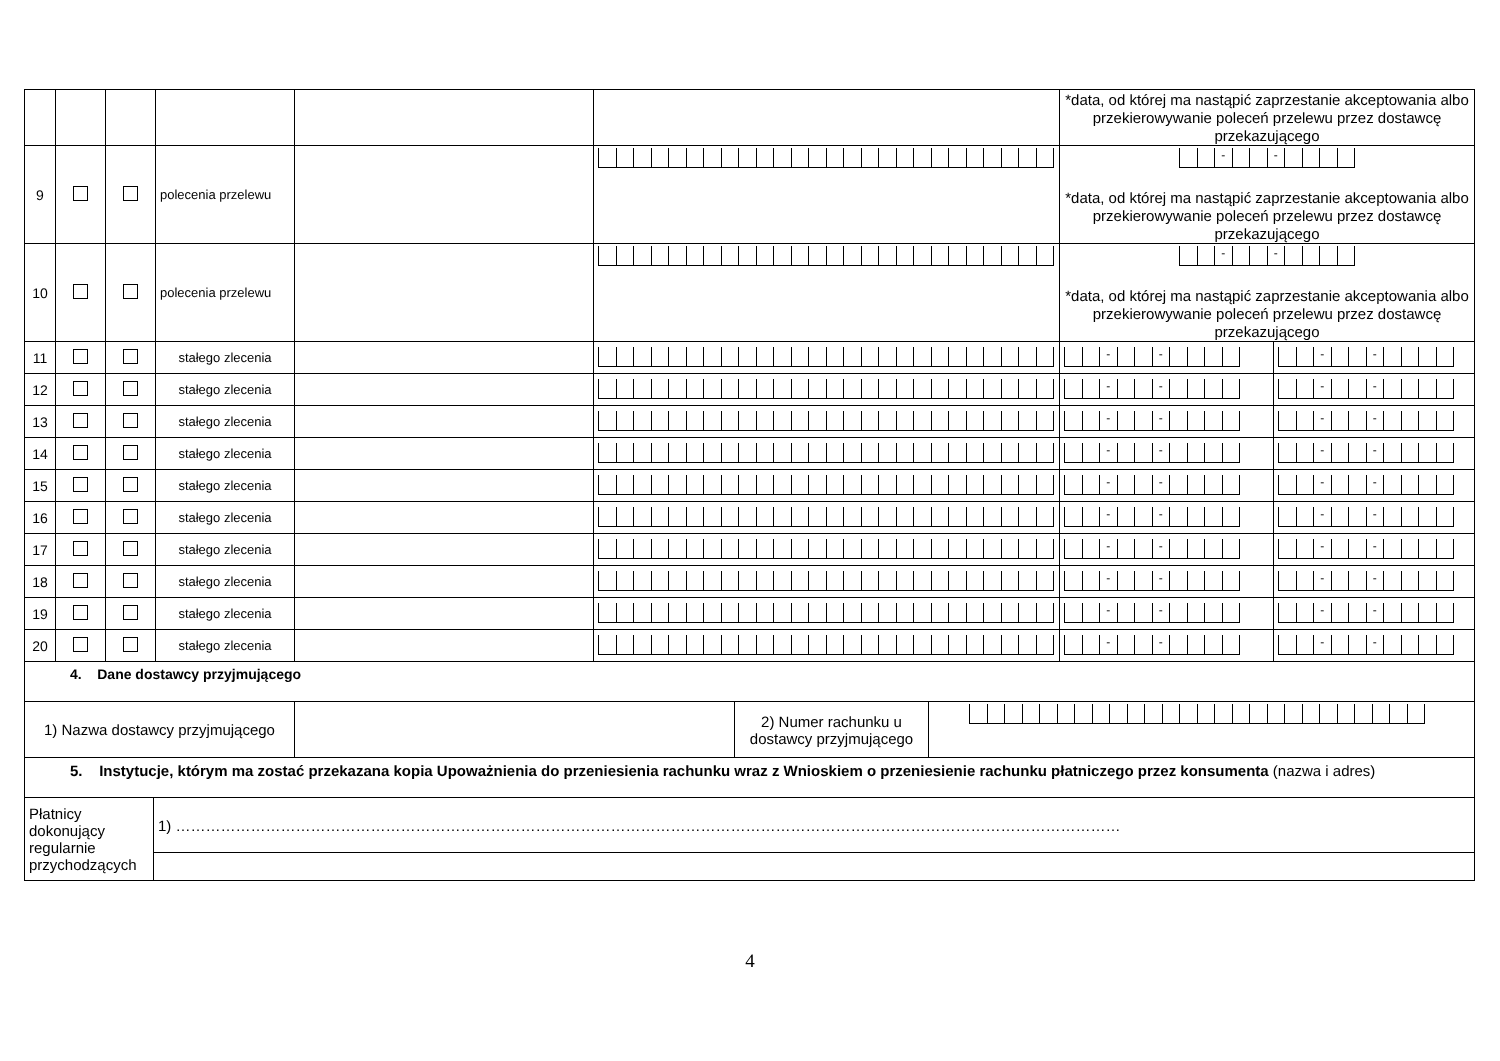| | | | | | | *data, od której ma nastąpić zaprzestanie akceptowania albo przekierowywanie poleceń przelewu przez dostawcę przekazującego | |
| 9 | | | polecenia przelewu | | | - - *data, od której ma nastąpić zaprzestanie akceptowania albo przekierowywanie poleceń przelewu przez dostawcę przekazującego | |
| 10 | | | polecenia przelewu | | | - - *data, od której ma nastąpić zaprzestanie akceptowania albo przekierowywanie poleceń przelewu przez dostawcę przekazującego | |
| 11 | | | stałego zlecenia | | | - - | - - |
| 12 | | | stałego zlecenia | | | - - | - - |
| 13 | | | stałego zlecenia | | | - - | - - |
| 14 | | | stałego zlecenia | | | - - | - - |
| 15 | | | stałego zlecenia | | | - - | - - |
| 16 | | | stałego zlecenia | | | - - | - - |
| 17 | | | stałego zlecenia | | | - - | - - |
| 18 | | | stałego zlecenia | | | - - | - - |
| 19 | | | stałego zlecenia | | | - - | - - |
| 20 | | | stałego zlecenia | | | - - | - - |
| 4. Dane dostawcy przyjmującego | | | |
| 1) Nazwa dostawcy przyjmującego | | 2) Numer rachunku u dostawcy przyjmującego | |
| 5. Instytucje, którym ma zostać przekazana kopia Upoważnienia do przeniesienia rachunku wraz z Wnioskiem o przeniesienie rachunku płatniczego przez konsumenta (nazwa i adres) | |
| Płatnicy dokonujący regularnie przychodzących | 1) ……………………………………………………………………………………………………………………………………………………………………… |
4